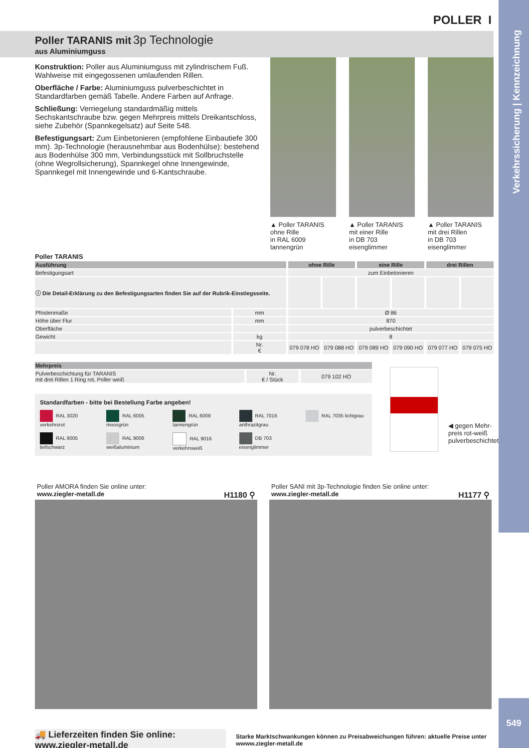Verkehrssicherung | Kennzeichnung
POLLER I
Poller TARANIS mit 3p Technologie
aus Aluminiumguss
Konstruktion: Poller aus Aluminiumguss mit zylindrischem Fuß. Wahlweise mit eingegossenen umlaufenden Rillen.
Oberfläche / Farbe: Aluminiumguss pulverbeschichtet in Standardfarben gemäß Tabelle. Andere Farben auf Anfrage.
Schließung: Verriegelung standardmäßig mittels Sechskantschraube bzw. gegen Mehrpreis mittels Dreikantschloss, siehe Zubehör (Spannkegelsatz) auf Seite 548.
Befestigungsart: Zum Einbetonieren (empfohlene Einbautiefe 300 mm). 3p-Technologie (herausnehmbar aus Bodenhülse): bestehend aus Bodenhülse 300 mm, Verbindungsstück mit Sollbruchstelle (ohne Wegrollsicherung), Spannkegel ohne Innengewinde, Spannkegel mit Innengewinde und 6-Kantschraube.
▲ Poller TARANIS
ohne Rille
in RAL 6009 tannengrün
▲ Poller TARANIS
mit einer Rille
in DB 703 eisenglimmer
▲ Poller TARANIS
mit drei Rillen
in DB 703 eisenglimmer
Poller TARANIS
| Ausführung | | ohne Rille | | eine Rille | | drei Rillen | |
| --- | --- | --- | --- | --- | --- | --- | --- |
| Befestigungsart | | zum Einbetonieren | | | | | |
| ⓘ Die Detail-Erklärung zu den Befestigungsarten finden Sie auf der Rubrik-Einstiegsseite. | | | | | | | |
| Pfostenmaße | mm | Ø 86 | | | | | |
| Höhe über Flur | mm | 870 | | | | | |
| Oberfläche | | pulverbeschichtet | | | | | |
| Gewicht | kg | 8 | | | | | |
| | Nr. € | 079 078 HO | 079 088 HO | 079 089 HO | 079 090 HO | 079 077 HO | 079 075 HO |
| Mehrpreis | | |
| --- | --- | --- |
| Pulverbeschichtung für TARANIS mit drei Rillen 1 Ring rot, Poller weiß | Nr. € / Stück | 079 102 HO |
Standardfarben - bitte bei Bestellung Farbe angeben!
RAL 3020 verkehrsrot
RAL 6005 moosgrün
RAL 6009 tannengrün
RAL 7016 anthrazitgrau
RAL 7035 lichtgrau
RAL 9005 tiefschwarz
RAL 9006 weißaluminium
RAL 9016 verkehrsweiß
DB 703 eisenglimmer
◀ gegen Mehr-
preis rot-weiß
pulverbeschichtet
Poller AMORA finden Sie online unter:
www.ziegler-metall.de H1180 ⚲
Poller SANI mit 3p-Technologie finden Sie online unter:
www.ziegler-metall.de H1177 ⚲
🚚 Lieferzeiten finden Sie online: www.ziegler-metall.de Starke Marktschwankungen können zu Preisabweichungen führen: aktuelle Preise unter wwww.ziegler-metall.de
549